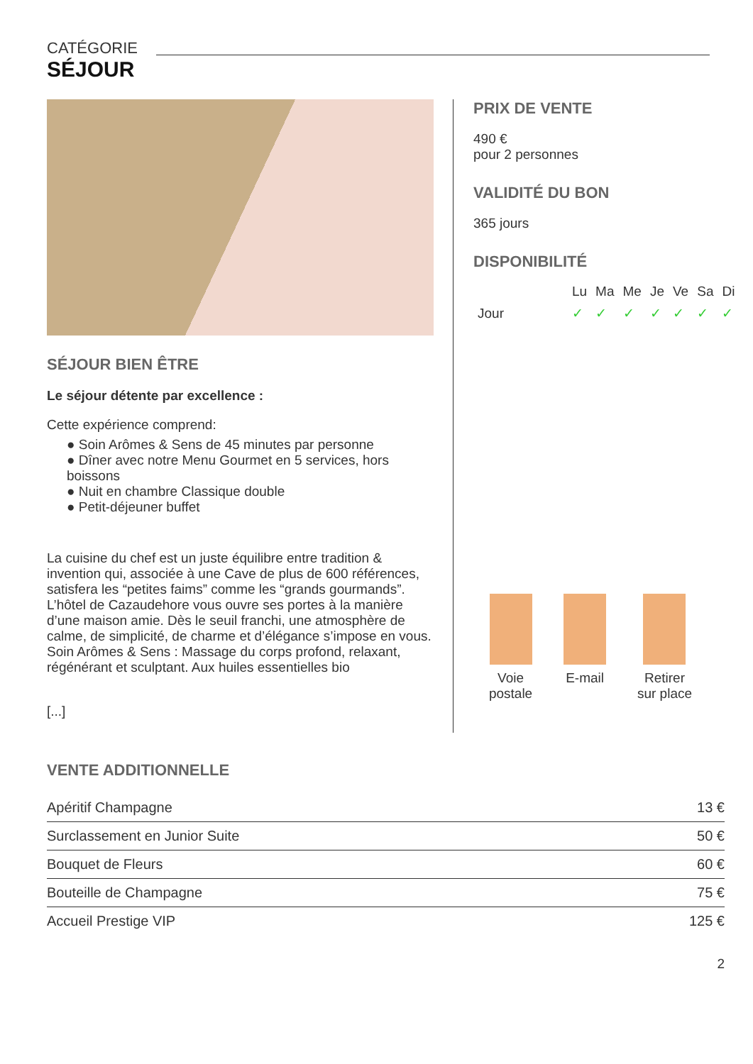CATÉGORIE
SÉJOUR
SÉJOUR BIEN ÊTRE
Le séjour détente par excellence :
Cette expérience comprend:
● Soin Arômes & Sens de 45 minutes par personne
● Dîner avec notre Menu Gourmet en 5 services, hors boissons
● Nuit en chambre Classique double
● Petit-déjeuner buffet
La cuisine du chef est un juste équilibre entre tradition & invention qui, associée à une Cave de plus de 600 références, satisfera les “petites faims” comme les “grands gourmands”.
L’hôtel de Cazaudehore vous ouvre ses portes à la manière d’une maison amie. Dès le seuil franchi, une atmosphère de calme, de simplicité, de charme et d’élégance s’impose en vous.
Soin Arômes & Sens : Massage du corps profond, relaxant, régénérant et sculptant. Aux huiles essentielles bio
[...]
PRIX DE VENTE
490 €
pour 2 personnes
VALIDITÉ DU BON
365 jours
DISPONIBILITÉ
| | Lu | Ma | Me | Je | Ve | Sa | Di |
| --- | --- | --- | --- | --- | --- | --- | --- |
| Jour | ✓ | ✓ | ✓ | ✓ | ✓ | ✓ | ✓ |
Voie
postale
E-mail Retirer
sur place
VENTE ADDITIONNELLE
| Apéritif Champagne | 13 € |
| Surclassement en Junior Suite | 50 € |
| Bouquet de Fleurs | 60 € |
| Bouteille de Champagne | 75 € |
| Accueil Prestige VIP | 125 € |
2